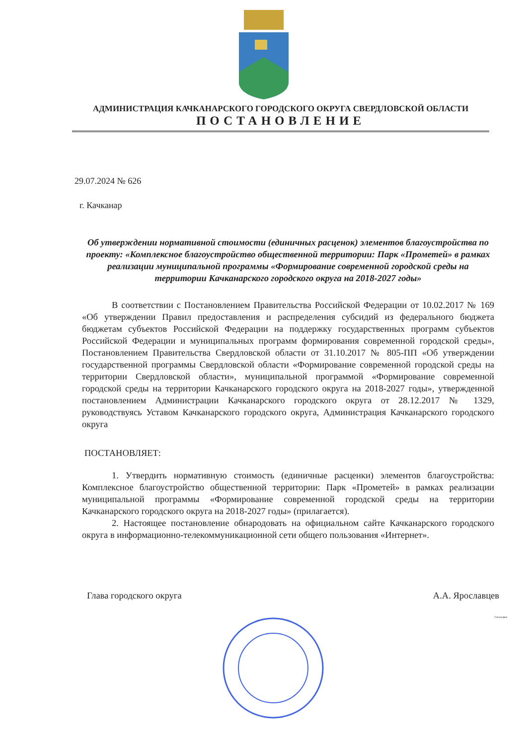АДМИНИСТРАЦИЯ КАЧКАНАРСКОГО ГОРОДСКОГО ОКРУГА СВЕРДЛОВСКОЙ ОБЛАСТИ
ПОСТАНОВЛЕНИЕ
29.07.2024 № 626
г. Качканар
Об утверждении нормативной стоимости (единичных расценок) элементов благоустройства по проекту: «Комплексное благоустройство общественной территории: Парк «Прометей» в рамках реализации муниципальной программы «Формирование современной городской среды на территории Качканарского городского округа на 2018-2027 годы»
В соответствии с Постановлением Правительства Российской Федерации от 10.02.2017 № 169 «Об утверждении Правил предоставления и распределения субсидий из федерального бюджета бюджетам субъектов Российской Федерации на поддержку государственных программ субъектов Российской Федерации и муниципальных программ формирования современной городской среды», Постановлением Правительства Свердловской области от 31.10.2017 № 805-ПП «Об утверждении государственной программы Свердловской области «Формирование современной городской среды на территории Свердловской области», муниципальной программой «Формирование современной городской среды на территории Качканарского городского округа на 2018-2027 годы», утвержденной постановлением Администрации Качканарского городского округа от 28.12.2017 № 1329, руководствуясь Уставом Качканарского городского округа, Администрация Качканарского городского округа
ПОСТАНОВЛЯЕТ:
1. Утвердить нормативную стоимость (единичные расценки) элементов благоустройства: Комплексное благоустройство общественной территории: Парк «Прометей» в рамках реализации муниципальной программы «Формирование современной городской среды на территории Качканарского городского округа на 2018-2027 годы» (прилагается).
2. Настоящее постановление обнародовать на официальном сайте Качканарского городского округа в информационно-телекоммуникационной сети общего пользования «Интернет».
Глава городского округа А.А. Ярославцев
Типография